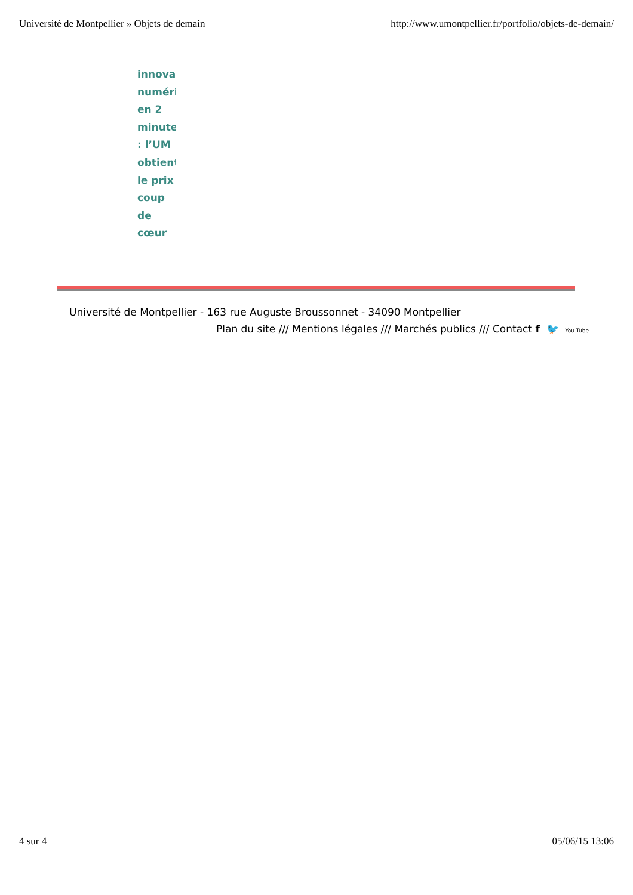Université de Montpellier » Objets de demain http://www.umontpellier.fr/portfolio/objets-de-demain/
innovat
numéri
en 2
minute
: l’UM
obtient
le prix
coup
de
cœur
Université de Montpellier - 163 rue Auguste Broussonnet - 34090 Montpellier
Plan du site /// Mentions légales /// Marchés publics /// Contact f 🐦 You Tube
4 sur 4 05/06/15 13:06